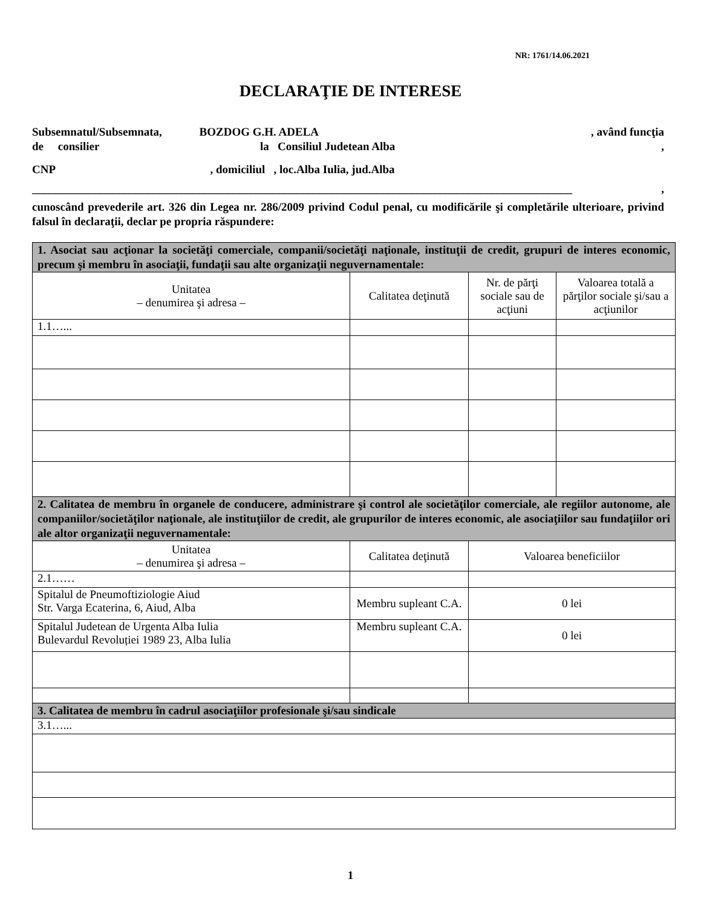NR: 1761/14.06.2021
DECLARAŢIE DE INTERESE
Subsemnatul/Subsemnata, BOZDOG G.H. ADELA , având funcţia
de consilier la Consiliul Judetean Alba ,
CNP , domiciliul , loc.Alba Iulia, jud.Alba
______________________________________________________________________________________________ ,
cunoscând prevederile art. 326 din Legea nr. 286/2009 privind Codul penal, cu modificările şi completările ulterioare, privind falsul în declaraţii, declar pe propria răspundere:
| 1. Asociat sau acţionar la societăţi comerciale, companii/societăţi naţionale, instituţii de credit, grupuri de interes economic, precum şi membru în asociaţii, fundaţii sau alte organizaţii neguvernamentale: | | | | |
| Unitatea – denumirea şi adresa – | Calitatea deţinută | | Nr. de părţi sociale sau de acţiuni | Valoarea totală a părţilor sociale şi/sau a acţiunilor |
| 1.1…... | | | | |
| 2. Calitatea de membru în organele de conducere, administrare şi control ale societăţilor comerciale, ale regiilor autonome, ale companiilor/societăţilor naţionale, ale instituţiilor de credit, ale grupurilor de interes economic, ale asociaţiilor sau fundaţiilor ori ale altor organizaţii neguvernamentale: | | | | |
| Unitatea – denumirea şi adresa – | Calitatea deţinută | Valoarea beneficiilor | | |
| 2.1…… | | | | |
| Spitalul de Pneumoftiziologie Aiud Str. Varga Ecaterina, 6, Aiud, Alba | Membru supleant C.A. | 0 lei | | |
| Spitalul Judetean de Urgenta Alba Iulia Bulevardul Revoluției 1989 23, Alba Iulia | Membru supleant C.A. | 0 lei | | |
| 3. Calitatea de membru în cadrul asociaţiilor profesionale şi/sau sindicale | | | | |
| 3.1…... | | | | |
1